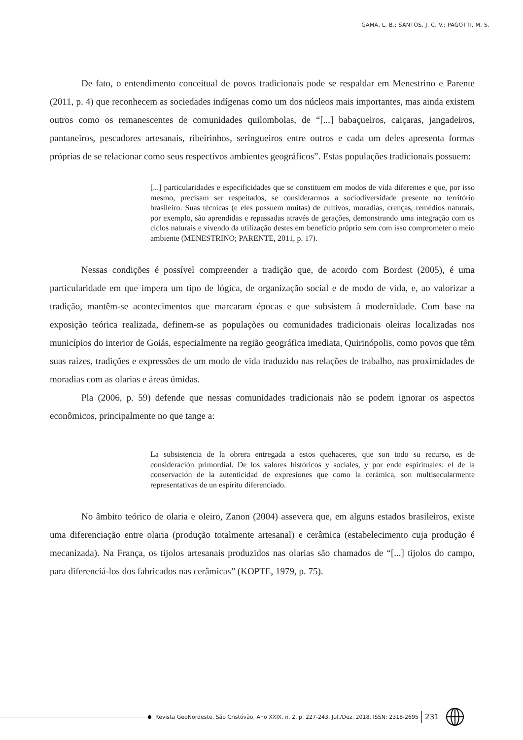GAMA, L. B.; SANTOS, J. C. V.; PAGOTTI, M. S.
De fato, o entendimento conceitual de povos tradicionais pode se respaldar em Menestrino e Parente (2011, p. 4) que reconhecem as sociedades indígenas como um dos núcleos mais importantes, mas ainda existem outros como os remanescentes de comunidades quilombolas, de “[...] babaçueiros, caiçaras, jangadeiros, pantaneiros, pescadores artesanais, ribeirinhos, seringueiros entre outros e cada um deles apresenta formas próprias de se relacionar como seus respectivos ambientes geográficos”. Estas populações tradicionais possuem:
[...] particularidades e especificidades que se constituem em modos de vida diferentes e que, por isso mesmo, precisam ser respeitados, se considerarmos a sociodiversidade presente no território brasileiro. Suas técnicas (e eles possuem muitas) de cultivos, moradias, crenças, remédios naturais, por exemplo, são aprendidas e repassadas através de gerações, demonstrando uma integração com os ciclos naturais e vivendo da utilização destes em benefício próprio sem com isso comprometer o meio ambiente (MENESTRINO; PARENTE, 2011, p. 17).
Nessas condições é possível compreender a tradição que, de acordo com Bordest (2005), é uma particularidade em que impera um tipo de lógica, de organização social e de modo de vida, e, ao valorizar a tradição, mantêm-se acontecimentos que marcaram épocas e que subsistem à modernidade. Com base na exposição teórica realizada, definem-se as populações ou comunidades tradicionais oleiras localizadas nos municípios do interior de Goiás, especialmente na região geográfica imediata, Quirinópolis, como povos que têm suas raízes, tradições e expressões de um modo de vida traduzido nas relações de trabalho, nas proximidades de moradias com as olarias e áreas úmidas.
Pla (2006, p. 59) defende que nessas comunidades tradicionais não se podem ignorar os aspectos econômicos, principalmente no que tange a:
La subsistencia de la obrera entregada a estos quehaceres, que son todo su recurso, es de consideración primordial. De los valores históricos y sociales, y por ende espirituales: el de la conservación de la autenticidad de expresiones que como la cerámica, son multisecularmente representativas de un espíritu diferenciado.
No âmbito teórico de olaria e oleiro, Zanon (2004) assevera que, em alguns estados brasileiros, existe uma diferenciação entre olaria (produção totalmente artesanal) e cerâmica (estabelecimento cuja produção é mecanizada). Na França, os tijolos artesanais produzidos nas olarias são chamados de “[...] tijolos do campo, para diferenciá-los dos fabricados nas cerâmicas” (KOPTE, 1979, p. 75).
Revista GeoNordeste, São Cristóvão, Ano XXIX, n. 2, p. 227-243, Jul./Dez. 2018. ISSN: 2318-2695
231